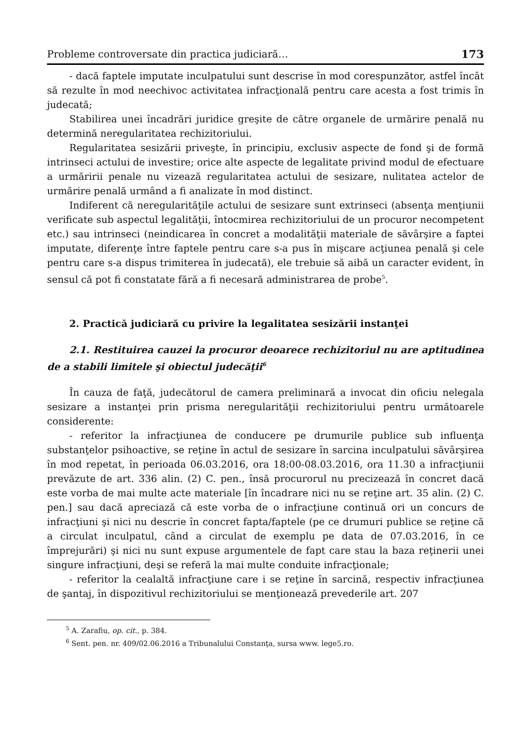Probleme controversate din practica judiciară… 173
- dacă faptele imputate inculpatului sunt descrise în mod corespunzător, astfel încât să rezulte în mod neechivoc activitatea infracţională pentru care acesta a fost trimis în judecată;
Stabilirea unei încadrări juridice greşite de către organele de urmărire penală nu determină neregularitatea rechizitoriului.
Regularitatea sesizării priveşte, în principiu, exclusiv aspecte de fond şi de formă intrinseci actului de investire; orice alte aspecte de legalitate privind modul de efectuare a urmăririi penale nu vizează regularitatea actului de sesizare, nulitatea actelor de urmărire penală urmând a fi analizate în mod distinct.
Indiferent că neregularităţile actului de sesizare sunt extrinseci (absenţa menţiunii verificate sub aspectul legalităţii, întocmirea rechizitoriului de un procuror necompetent etc.) sau intrinseci (neindicarea în concret a modalităţii materiale de săvârşire a faptei imputate, diferenţe între faptele pentru care s-a pus în mişcare acţiunea penală şi cele pentru care s-a dispus trimiterea în judecată), ele trebuie să aibă un caracter evident, în sensul că pot fi constatate fără a fi necesară administrarea de probe<sup>5</sup>.
2. Practică judiciară cu privire la legalitatea sesizării instanţei
2.1. Restituirea cauzei la procuror deoarece rechizitoriul nu are aptitudinea de a stabili limitele şi obiectul judecăţii<sup>6</sup>
În cauza de faţă, judecătorul de camera preliminară a invocat din oficiu nelegala sesizare a instanţei prin prisma neregularităţii rechizitoriului pentru următoarele considerente:
- referitor la infracţiunea de conducere pe drumurile publice sub influenţa substanţelor psihoactive, se reţine în actul de sesizare în sarcina inculpatului săvârşirea în mod repetat, în perioada 06.03.2016, ora 18:00-08.03.2016, ora 11.30 a infracţiunii prevăzute de art. 336 alin. (2) C. pen., însă procurorul nu precizează în concret dacă este vorba de mai multe acte materiale [în încadrare nici nu se reţine art. 35 alin. (2) C. pen.] sau dacă apreciază că este vorba de o infracţiune continuă ori un concurs de infracţiuni şi nici nu descrie în concret fapta/faptele (pe ce drumuri publice se reţine că a circulat inculpatul, când a circulat de exemplu pe data de 07.03.2016, în ce împrejurări) şi nici nu sunt expuse argumentele de fapt care stau la baza reţinerii unei singure infracţiuni, deşi se referă la mai multe conduite infracţionale;
- referitor la cealaltă infracţiune care i se reţine în sarcină, respectiv infracţiunea de şantaj, în dispozitivul rechizitoriului se menţionează prevederile art. 207
<sup>5</sup> A. Zarafiu, op. cit., p. 384.
<sup>6</sup> Sent. pen. nr. 409/02.06.2016 a Tribunalului Constanţa, sursa www. lege5.ro.